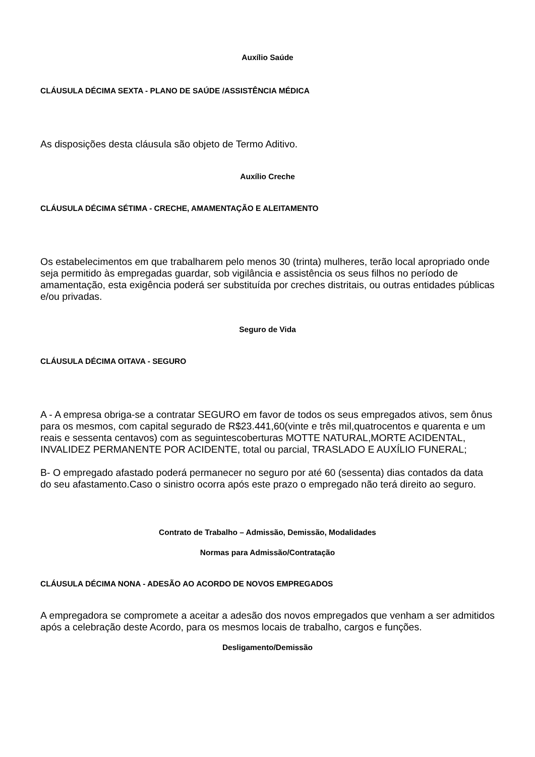Auxílio Saúde
CLÁUSULA DÉCIMA SEXTA - PLANO DE SAÚDE /ASSISTÊNCIA MÉDICA
As disposições desta cláusula são objeto de Termo Aditivo.
Auxílio Creche
CLÁUSULA DÉCIMA SÉTIMA - CRECHE, AMAMENTAÇÃO E ALEITAMENTO
Os estabelecimentos em que trabalharem pelo menos 30 (trinta) mulheres, terão local apropriado onde seja permitido às empregadas guardar, sob vigilância e assistência os seus filhos no período de amamentação, esta exigência poderá ser substituída por creches distritais, ou outras entidades públicas e/ou privadas.
Seguro de Vida
CLÁUSULA DÉCIMA OITAVA - SEGURO
A - A empresa obriga-se a contratar SEGURO em favor de todos os seus empregados ativos, sem ônus para os mesmos, com capital segurado de R$23.441,60(vinte e três mil,quatrocentos e quarenta e um reais e sessenta centavos) com as seguintescoberturas MOTTE NATURAL,MORTE ACIDENTAL, INVALIDEZ PERMANENTE POR ACIDENTE, total ou parcial, TRASLADO E AUXÍLIO FUNERAL;
B- O empregado afastado poderá permanecer no seguro por até 60 (sessenta) dias contados da data do seu afastamento.Caso o sinistro ocorra após este prazo o empregado não terá direito ao seguro.
Contrato de Trabalho – Admissão, Demissão, Modalidades
Normas para Admissão/Contratação
CLÁUSULA DÉCIMA NONA - ADESÃO AO ACORDO DE NOVOS EMPREGADOS
A empregadora se compromete a aceitar a adesão dos novos empregados que venham a ser admitidos após a celebração deste Acordo, para os mesmos locais de trabalho, cargos e funções.
Desligamento/Demissão